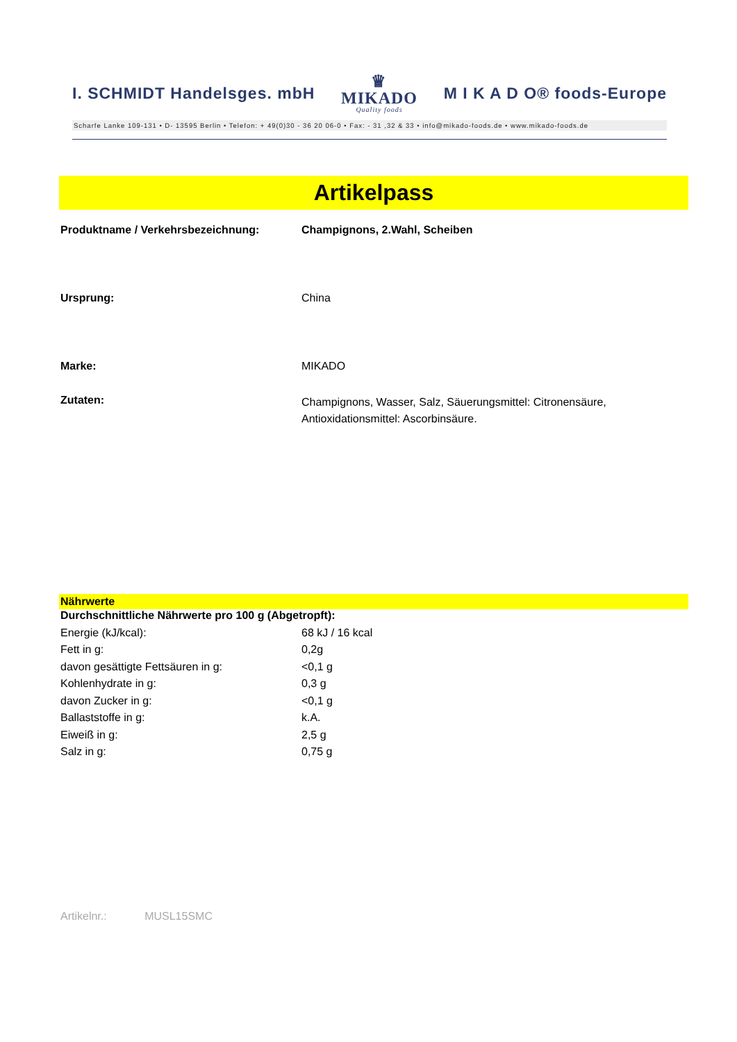I. SCHMIDT Handelsges. mbH ♛
MIKADO
Quality foods M I K A D O® foods-Europe
Scharfe Lanke 109-131 • D- 13595 Berlin • Telefon: + 49(0)30 - 36 20 06-0 • Fax: - 31 ,32 & 33 • info@mikado-foods.de • www.mikado-foods.de
Artikelpass
| Produktname / Verkehrsbezeichnung: | Champignons, 2.Wahl, Scheiben |
| Ursprung: | China |
| Marke: | MIKADO |
| Zutaten: | Champignons, Wasser, Salz, Säuerungsmittel: Citronensäure, Antioxidationsmittel: Ascorbinsäure. |
Nährwerte
| Durchschnittliche Nährwerte pro 100 g (Abgetropft): | |
| Energie (kJ/kcal): | 68 kJ / 16 kcal |
| Fett in g: | 0,2g |
| davon gesättigte Fettsäuren in g: | <0,1 g |
| Kohlenhydrate in g: | 0,3 g |
| davon Zucker in g: | <0,1 g |
| Ballaststoffe in g: | k.A. |
| Eiweiß in g: | 2,5 g |
| Salz in g: | 0,75 g |
Artikelnr.: MUSL15SMC